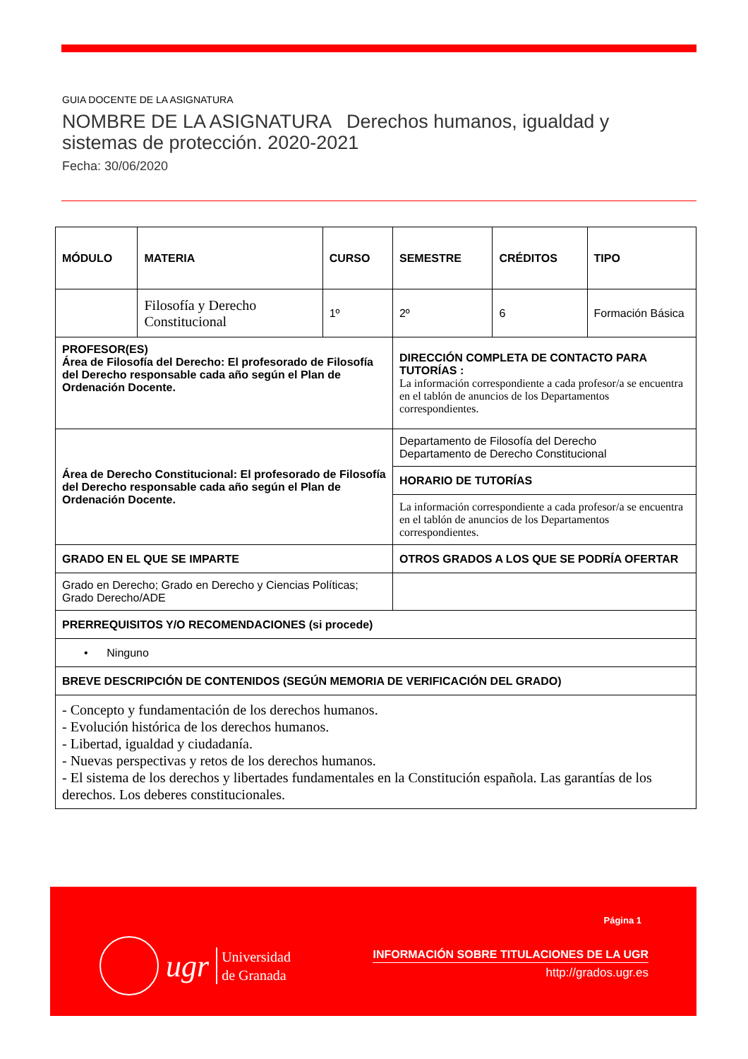GUIA DOCENTE DE LA ASIGNATURA
NOMBRE DE LA ASIGNATURA Derechos humanos, igualdad y
sistemas de protección. 2020-2021
Fecha: 30/06/2020
| MÓDULO | MATERIA | CURSO | SEMESTRE | CRÉDITOS | TIPO |
| | Filosofía y Derecho Constitucional | 1º | 2º | 6 | Formación Básica |
| PROFESOR(ES) Área de Filosofía del Derecho: El profesorado de Filosofía del Derecho responsable cada año según el Plan de Ordenación Docente. | | | DIRECCIÓN COMPLETA DE CONTACTO PARA TUTORÍAS : La información correspondiente a cada profesor/a se encuentra en el tablón de anuncios de los Departamentos correspondientes. | | |
| Área de Derecho Constitucional: El profesorado de Filosofía del Derecho responsable cada año según el Plan de Ordenación Docente. | | | Departamento de Filosofía del Derecho Departamento de Derecho Constitucional | | |
| | | | HORARIO DE TUTORÍAS | | |
| | | | La información correspondiente a cada profesor/a se encuentra en el tablón de anuncios de los Departamentos correspondientes. | | |
| GRADO EN EL QUE SE IMPARTE | | | OTROS GRADOS A LOS QUE SE PODRÍA OFERTAR | | |
| Grado en Derecho; Grado en Derecho y Ciencias Políticas; Grado Derecho/ADE | | | | | |
| PRERREQUISITOS Y/O RECOMENDACIONES (si procede) | | | | | |
| • Ninguno | | | | | |
| BREVE DESCRIPCIÓN DE CONTENIDOS (SEGÚN MEMORIA DE VERIFICACIÓN DEL GRADO) | | | | | |
| - Concepto y fundamentación de los derechos humanos. - Evolución histórica de los derechos humanos. - Libertad, igualdad y ciudadanía. - Nuevas perspectivas y retos de los derechos humanos. - El sistema de los derechos y libertades fundamentales en la Constitución española. Las garantías de los derechos. Los deberes constitucionales. | | | | | |
ugr Universidad
de Granada
Página 1
INFORMACIÓN SOBRE TITULACIONES DE LA UGR
http://grados.ugr.es